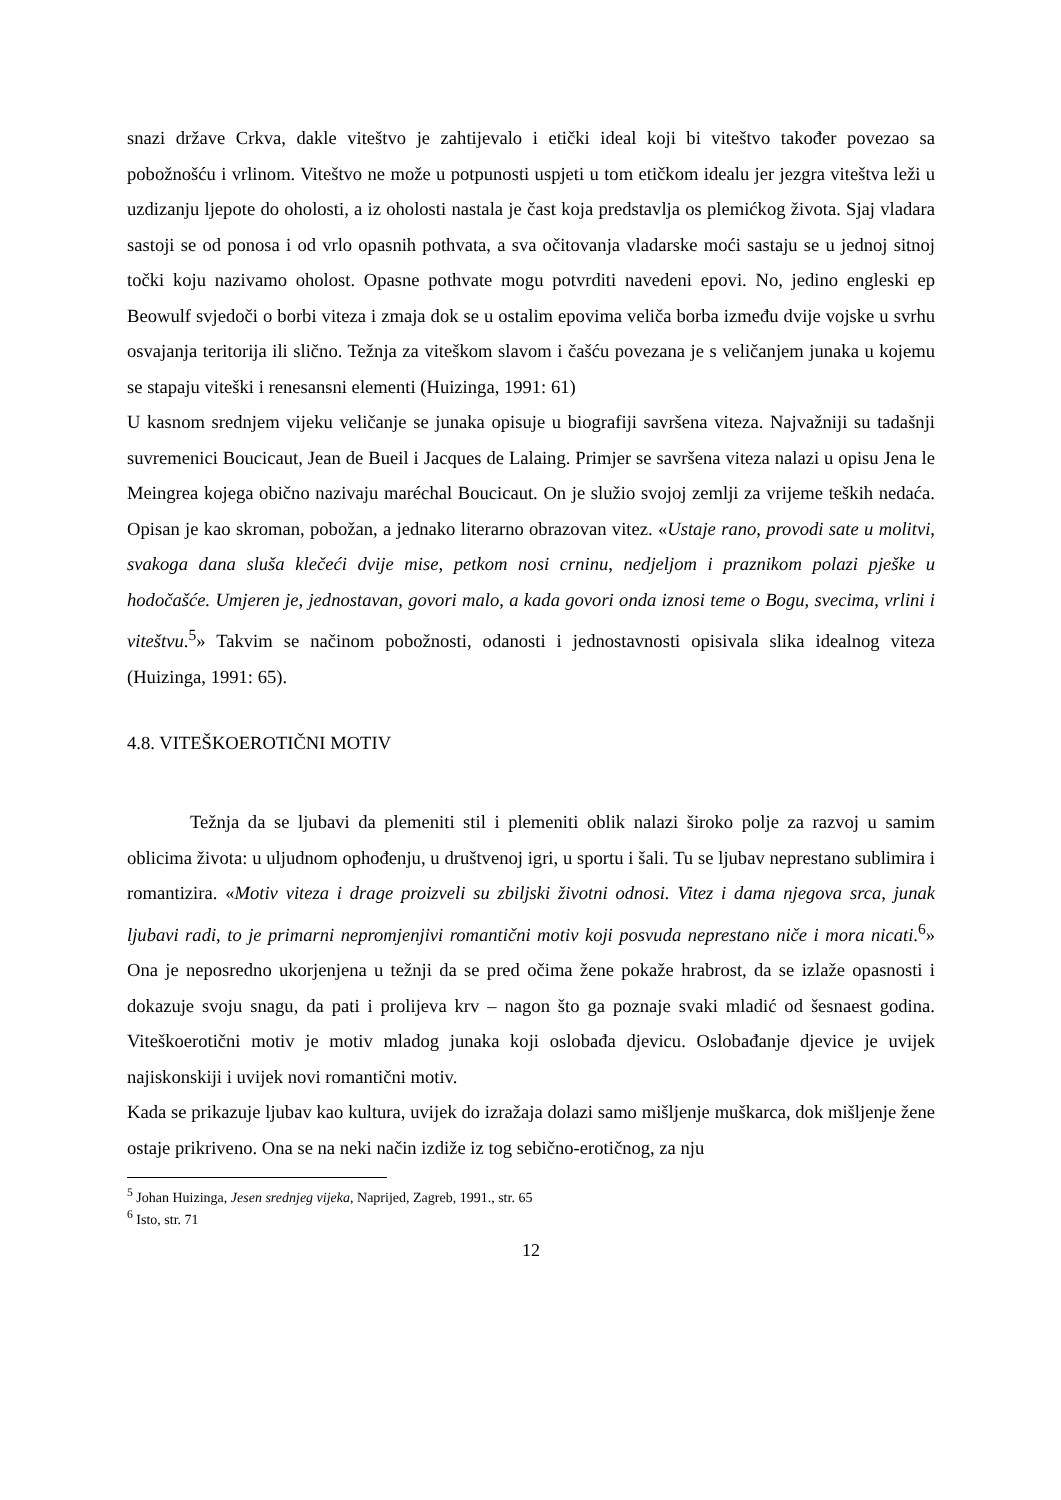snazi države Crkva, dakle viteštvo je zahtijevalo i etički ideal koji bi viteštvo također povezao sa pobožnošću i vrlinom. Viteštvo ne može u potpunosti uspjeti u tom etičkom idealu jer jezgra viteštva leži u uzdizanju ljepote do oholosti, a iz oholosti nastala je čast koja predstavlja os plemićkog života. Sjaj vladara sastoji se od ponosa i od vrlo opasnih pothvata, a sva očitovanja vladarske moći sastaju se u jednoj sitnoj točki koju nazivamo oholost. Opasne pothvate mogu potvrditi navedeni epovi. No, jedino engleski ep Beowulf svjedoči o borbi viteza i zmaja dok se u ostalim epovima veliča borba između dvije vojske u svrhu osvajanja teritorija ili slično. Težnja za viteškom slavom i čašću povezana je s veličanjem junaka u kojemu se stapaju viteški i renesansni elementi (Huizinga, 1991: 61)
U kasnom srednjem vijeku veličanje se junaka opisuje u biografiji savršena viteza. Najvažniji su tadašnji suvremenici Boucicaut, Jean de Bueil i Jacques de Lalaing. Primjer se savršena viteza nalazi u opisu Jena le Meingrea kojega obično nazivaju maréchal Boucicaut. On je služio svojoj zemlji za vrijeme teških nedaća. Opisan je kao skroman, pobožan, a jednako literarno obrazovan vitez. «Ustaje rano, provodi sate u molitvi, svakoga dana sluša klečeći dvije mise, petkom nosi crninu, nedjeljom i praznikom polazi pješke u hodočašće. Umjeren je, jednostavan, govori malo, a kada govori onda iznosi teme o Bogu, svecima, vrlini i viteštvu.<sup>5</sup>» Takvim se načinom pobožnosti, odanosti i jednostavnosti opisivala slika idealnog viteza (Huizinga, 1991: 65).
4.8. VITEŠKOEROTIČNI MOTIV
Težnja da se ljubavi da plemeniti stil i plemeniti oblik nalazi široko polje za razvoj u samim oblicima života: u uljudnom ophođenju, u društvenoj igri, u sportu i šali. Tu se ljubav neprestano sublimira i romantizira. «Motiv viteza i drage proizveli su zbiljski životni odnosi. Vitez i dama njegova srca, junak ljubavi radi, to je primarni nepromjenjivi romantični motiv koji posvuda neprestano niče i mora nicati.<sup>6</sup>» Ona je neposredno ukorjenjena u težnji da se pred očima žene pokaže hrabrost, da se izlaže opasnosti i dokazuje svoju snagu, da pati i prolijeva krv – nagon što ga poznaje svaki mladić od šesnaest godina. Viteškoerotični motiv je motiv mladog junaka koji oslobađa djevicu. Oslobađanje djevice je uvijek najiskonskiji i uvijek novi romantični motiv.
Kada se prikazuje ljubav kao kultura, uvijek do izražaja dolazi samo mišljenje muškarca, dok mišljenje žene ostaje prikriveno. Ona se na neki način izdiže iz tog sebično-erotičnog, za nju
<sup>5</sup> Johan Huizinga, Jesen srednjeg vijeka, Naprijed, Zagreb, 1991., str. 65
<sup>6</sup> Isto, str. 71
12